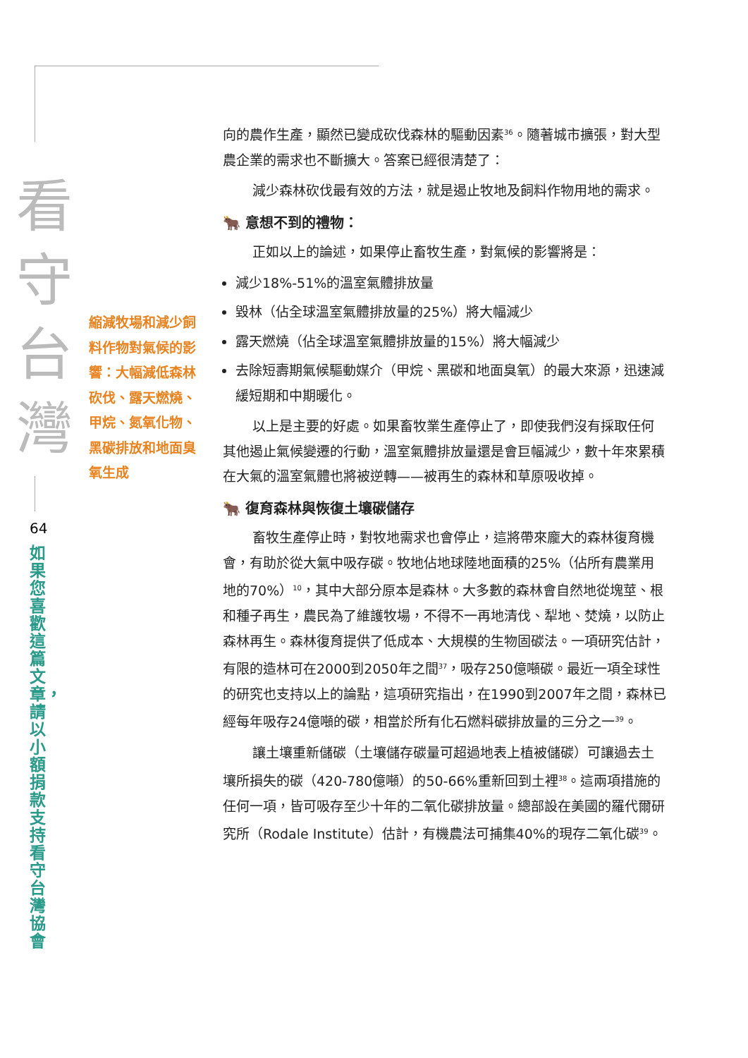看
守
台
灣
64
如果您喜歡這篇文章，請以小額捐款支持看守台灣協會
縮減牧場和減少飼料作物對氣候的影響：大幅減低森林砍伐、露天燃燒、甲烷、氮氧化物、黑碳排放和地面臭氧生成
向的農作生產，顯然已變成砍伐森林的驅動因素<sup>36</sup>。隨著城市擴張，對大型農企業的需求也不斷擴大。答案已經很清楚了：
減少森林砍伐最有效的方法，就是遏止牧地及飼料作物用地的需求。
🐂 意想不到的禮物：
正如以上的論述，如果停止畜牧生產，對氣候的影響將是：
減少18%-51%的溫室氣體排放量
毀林（佔全球溫室氣體排放量的25%）將大幅減少
露天燃燒（佔全球溫室氣體排放量的15%）將大幅減少
去除短壽期氣候驅動媒介（甲烷、黑碳和地面臭氧）的最大來源，迅速減緩短期和中期暖化。
以上是主要的好處。如果畜牧業生產停止了，即使我們沒有採取任何其他遏止氣候變遷的行動，溫室氣體排放量還是會巨幅減少，數十年來累積在大氣的溫室氣體也將被逆轉——被再生的森林和草原吸收掉。
🐂 復育森林與恢復土壤碳儲存
畜牧生產停止時，對牧地需求也會停止，這將帶來龐大的森林復育機會，有助於從大氣中吸存碳。牧地佔地球陸地面積的25%（佔所有農業用地的70%）<sup>10</sup>，其中大部分原本是森林。大多數的森林會自然地從塊莖、根和種子再生，農民為了維護牧場，不得不一再地清伐、犁地、焚燒，以防止森林再生。森林復育提供了低成本、大規模的生物固碳法。一項研究估計，有限的造林可在2000到2050年之間<sup>37</sup>，吸存250億噸碳。最近一項全球性的研究也支持以上的論點，這項研究指出，在1990到2007年之間，森林已經每年吸存24億噸的碳，相當於所有化石燃料碳排放量的三分之一<sup>39</sup>。
讓土壤重新儲碳（土壤儲存碳量可超過地表上植被儲碳）可讓過去土壤所損失的碳（420-780億噸）的50-66%重新回到土裡<sup>38</sup>。這兩項措施的任何一項，皆可吸存至少十年的二氧化碳排放量。總部設在美國的羅代爾研究所（Rodale Institute）估計，有機農法可捕集40%的現存二氧化碳<sup>39</sup>。